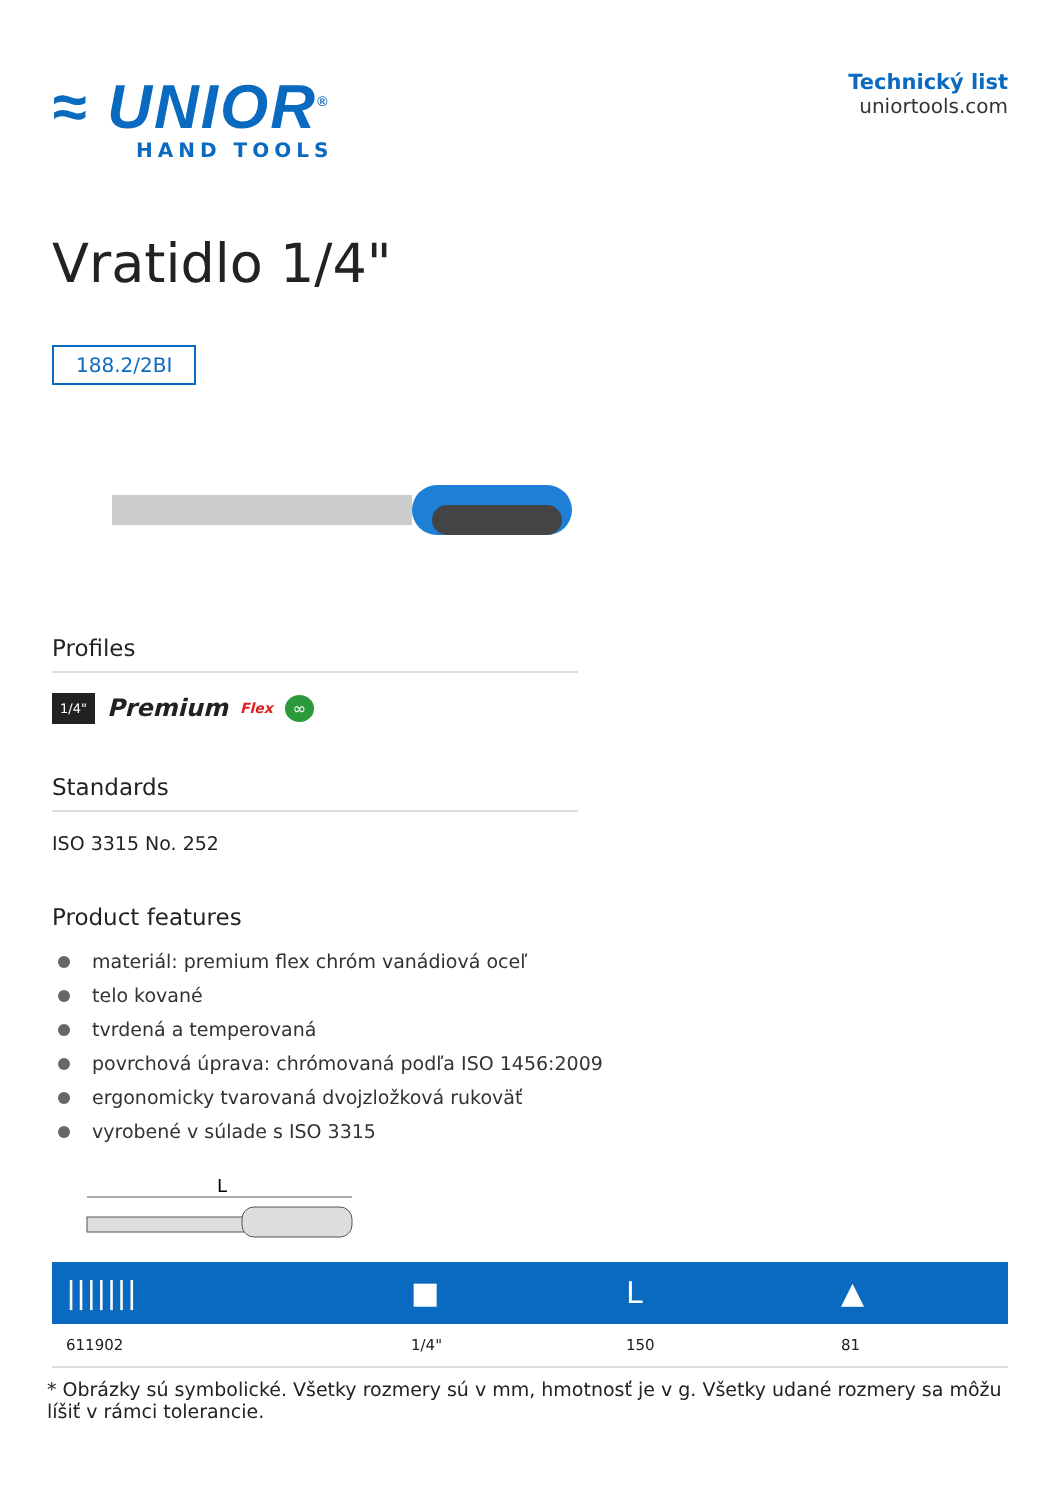≈ UNIOR<sup>®</sup>
HAND TOOLS
Technický list
uniortools.com
Vratidlo 1/4"
188.2/2BI
Profiles
1/4" Premium Flex ∞
Standards
ISO 3315 No. 252
Product features
materiál: premium flex chróm vanádiová oceľ
telo kované
tvrdená a temperovaná
povrchová úprava: chrómovaná podľa ISO 1456:2009
ergonomicky tvarovaná dvojzložková rukoväť
vyrobené v súlade s ISO 3315
L
| /////// | ■ | L | ▲ |
| --- | --- | --- | --- |
| 611902 | 1/4" | 150 | 81 |
* Obrázky sú symbolické. Všetky rozmery sú v mm, hmotnosť je v g. Všetky udané rozmery sa môžu líšiť v rámci tolerancie.